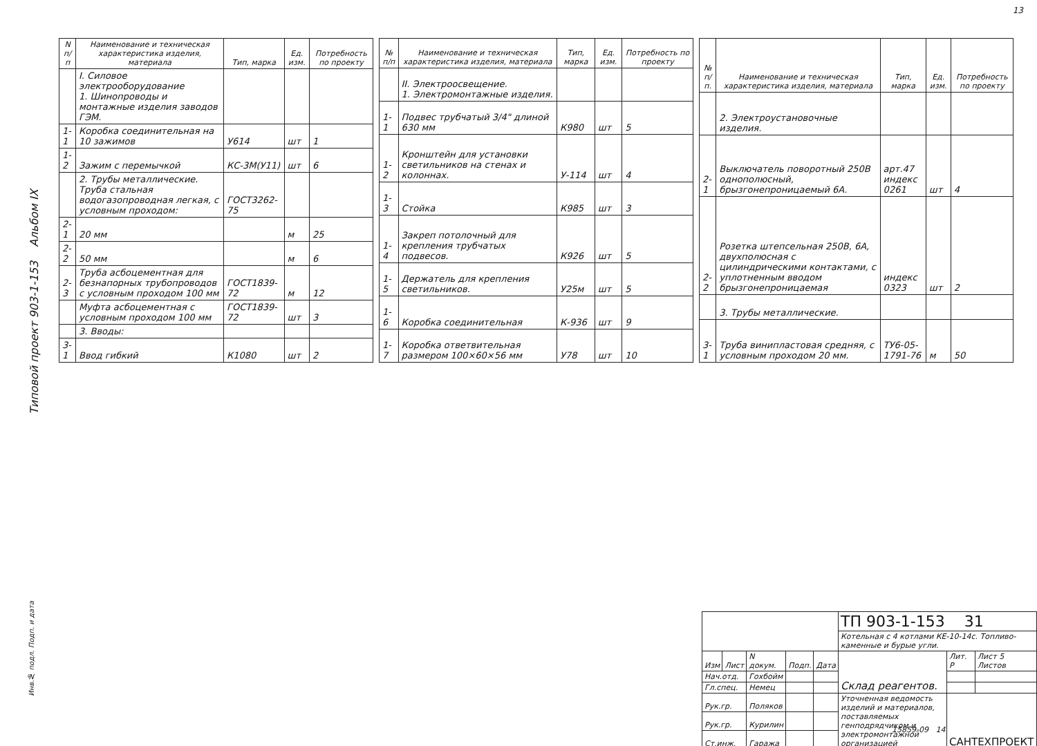13
Типовой проект 903-1-153 Альбом IX
| N п/п | Наименование и техническая характеристика изделия, материала | Тип, марка | Ед. изм. | Потребность по проекту |
| --- | --- | --- | --- | --- |
| | I. Силовое электрооборудование 1. Шинопроводы и монтажные изделия заводов ГЭМ. | | | |
| 1-1 | Коробка соединительная на 10 зажимов | У614 | шт | 1 |
| 1-2 | Зажим с перемычкой | КС-3М(У11) | шт | 6 |
| | 2. Трубы металлические. Труба стальная водогазопроводная легкая, с условным проходом: | ГОСТ3262-75 | | |
| 2-1 | 20 мм | | м | 25 |
| 2-2 | 50 мм | | м | 6 |
| 2-3 | Труба асбоцементная для безнапорных трубопроводов с условным проходом 100 мм | ГОСТ1839-72 | м | 12 |
| | Муфта асбоцементная с условным проходом 100 мм | ГОСТ1839-72 | шт | 3 |
| | 3. Вводы: | | | |
| 3-1 | Ввод гибкий | К1080 | шт | 2 |
| № п/п | Наименование и техническая характеристика изделия, материала | Тип, марка | Ед. изм. | Потребность по проекту |
| --- | --- | --- | --- | --- |
| | II. Электроосвещение. 1. Электромонтажные изделия. | | | |
| 1-1 | Подвес трубчатый 3/4" длиной 630 мм | К980 | шт | 5 |
| 1-2 | Кронштейн для установки светильников на стенах и колоннах. | У-114 | шт | 4 |
| 1-3 | Стойка | К985 | шт | 3 |
| 1-4 | Закреп потолочный для крепления трубчатых подвесов. | К926 | шт | 5 |
| 1-5 | Держатель для крепления светильников. | У25м | шт | 5 |
| 1-6 | Коробка соединительная | К-936 | шт | 9 |
| 1-7 | Коробка ответвительная размером 100×60×56 мм | У78 | шт | 10 |
| № п/п. | Наименование и техническая характеристика изделия, материала | Тип, марка | Ед. изм. | Потребность по проекту |
| --- | --- | --- | --- | --- |
| | 2. Электроустановочные изделия. | | | |
| 2-1 | Выключатель поворотный 250В однополюсный, брызгонепроницаемый 6А. | арт.47 индекс 0261 | шт | 4 |
| 2-2 | Розетка штепсельная 250В, 6А, двухполюсная с цилиндрическими контактами, с уплотненным вводом брызгонепроницаемая | индекс 0323 | шт | 2 |
| | 3. Трубы металлические. | | | |
| 3-1 | Труба винипластовая средняя, с условным проходом 20 мм. | ТУ6-05-1791-76 | м | 50 |
| | | | | | ТП 903-1-153 31 | | |
| | | | | | Котельная с 4 котлами КЕ-10-14с. Топливо-каменные и бурые угли. | | |
| Изм | Лист | N докум. | Подп. | Дата | Склад реагентов. | Лит. Р | Лист 5 Листов |
| Нач.отд. | | Гохбойм | | | | | |
| Гл.спец. | | Немец | | | | | |
| Рук.гр. | | Поляков | | | Уточненная ведомость изделий и материалов, поставляемых генподрядчиком и электромонтажной организацией | САНТЕХПРОЕКТ | |
| Рук.гр. | | Курилин | | | | | |
| Ст.инж. | | Гаража | | | | | |
15859-09 14
Инв.№ подл. Подп. и дата